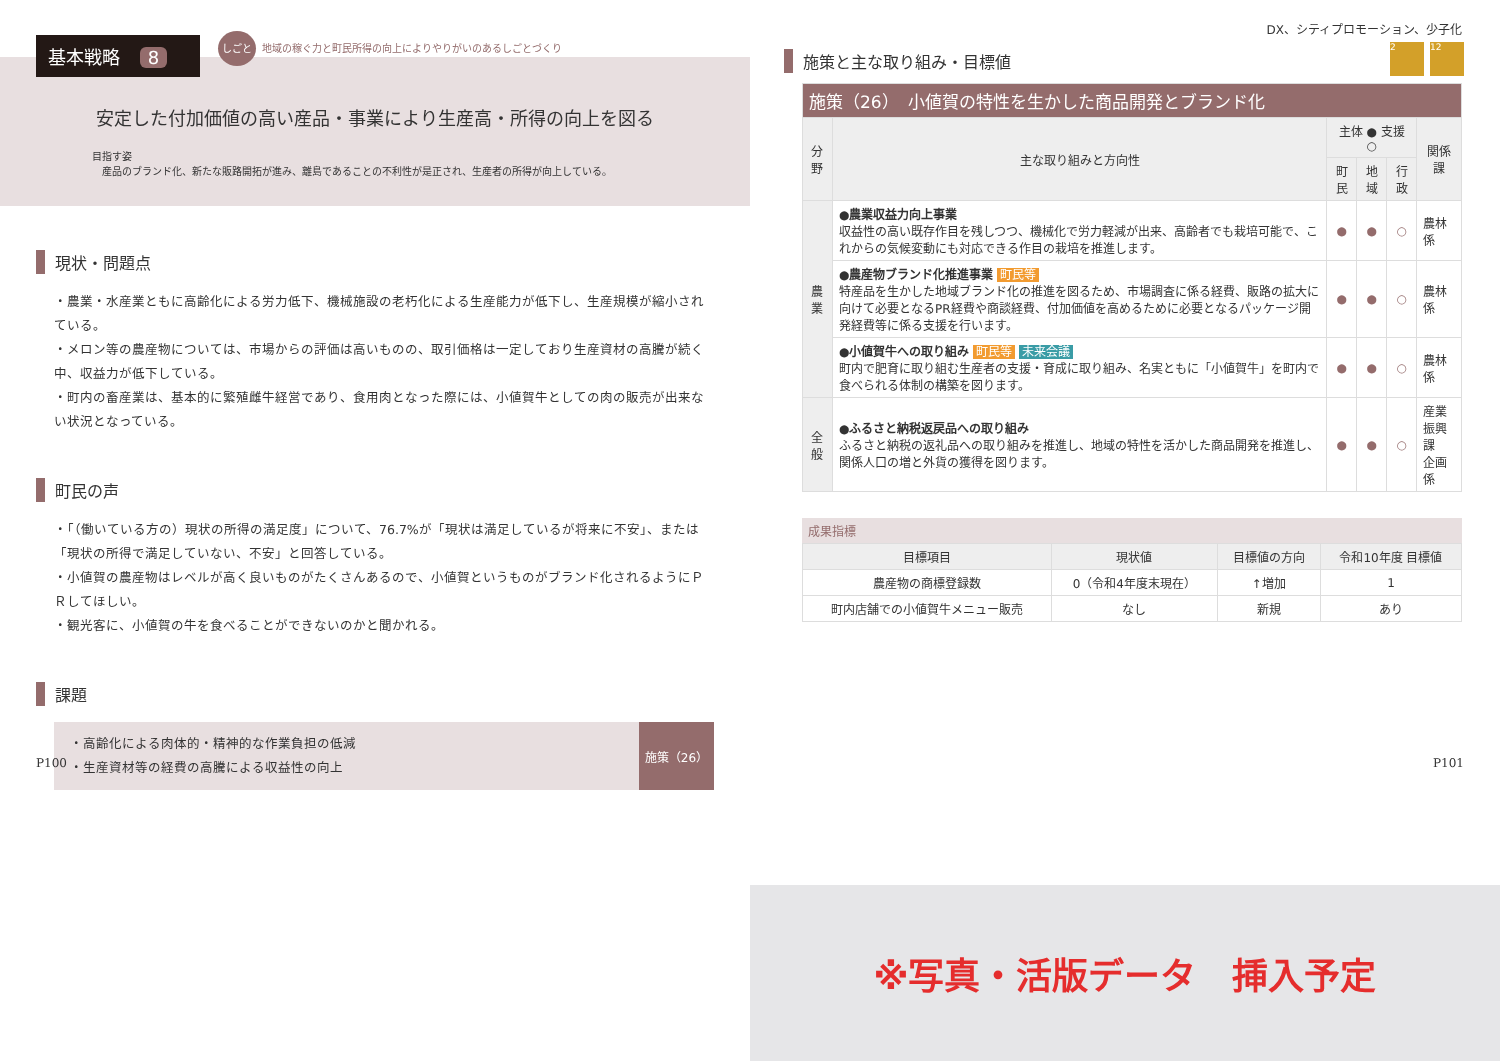基本戦略 8
しごと 地域の稼ぐ力と町民所得の向上によりやりがいのあるしごとづくり
安定した付加価値の高い産品・事業により生産高・所得の向上を図る
目指す姿
　産品のブランド化、新たな販路開拓が進み、離島であることの不利性が是正され、生産者の所得が向上している。
現状・問題点
・農業・水産業ともに高齢化による労力低下、機械施設の老朽化による生産能力が低下し、生産規模が縮小されている。
・メロン等の農産物については、市場からの評価は高いものの、取引価格は一定しており生産資材の高騰が続く中、収益力が低下している。
・町内の畜産業は、基本的に繁殖雌牛経営であり、食用肉となった際には、小値賀牛としての肉の販売が出来ない状況となっている。
町民の声
・「（働いている方の）現状の所得の満足度」について、76.7%が「現状は満足しているが将来に不安」、または「現状の所得で満足していない、不安」と回答している。
・小値賀の農産物はレベルが高く良いものがたくさんあるので、小値賀というものがブランド化されるようにＰＲしてほしい。
・観光客に、小値賀の牛を食べることができないのかと聞かれる。
課題
・高齢化による肉体的・精神的な作業負担の低減
・生産資材等の経費の高騰による収益性の向上
施策（26）
P100
DX、シティプロモーション、少子化
2 12
施策と主な取り組み・目標値
| 施策（26） 小値賀の特性を生かした商品開発とブランド化 | | | | | |
| --- | --- | --- | --- | --- | --- |
| 分野 | 主な取り組みと方向性 | 主体 ● 支援 ○ | | | 関係課 |
| | | 町民 | 地域 | 行政 | |
| 農業 | ●農業収益力向上事業 収益性の高い既存作目を残しつつ、機械化で労力軽減が出来、高齢者でも栽培可能で、これからの気候変動にも対応できる作目の栽培を推進します。 | ● | ● | ○ | 農林係 |
| | ●農産物ブランド化推進事業 町民等 特産品を生かした地域ブランド化の推進を図るため、市場調査に係る経費、販路の拡大に向けて必要となるPR経費や商談経費、付加価値を高めるために必要となるパッケージ開発経費等に係る支援を行います。 | ● | ● | ○ | 農林係 |
| | ●小値賀牛への取り組み 町民等 未来会議 町内で肥育に取り組む生産者の支援・育成に取り組み、名実ともに「小値賀牛」を町内で食べられる体制の構築を図ります。 | ● | ● | ○ | 農林係 |
| 全般 | ●ふるさと納税返戻品への取り組み ふるさと納税の返礼品への取り組みを推進し、地域の特性を活かした商品開発を推進し、関係人口の増と外貨の獲得を図ります。 | ● | ● | ○ | 産業振興課 企画係 |
成果指標
| 目標項目 | 現状値 | 目標値の方向 | 令和10年度 目標値 |
| --- | --- | --- | --- |
| 農産物の商標登録数 | 0（令和4年度末現在） | ↑増加 | 1 |
| 町内店舗での小値賀牛メニュー販売 | なし | 新規 | あり |
※写真・活版データ　挿入予定
P101